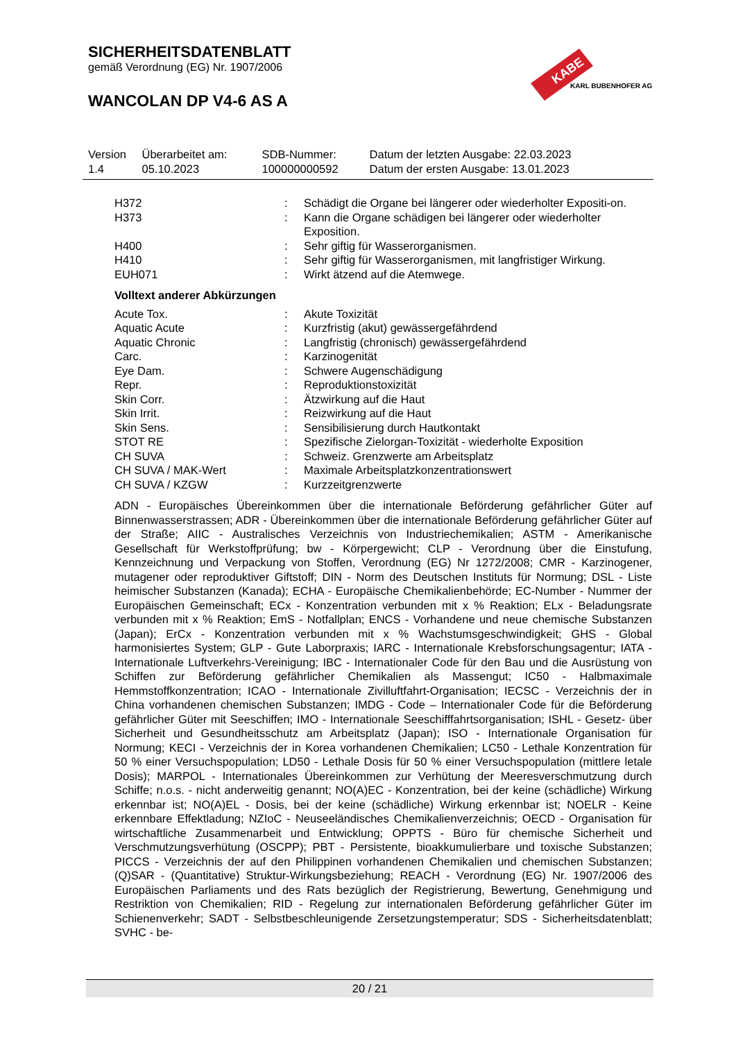SICHERHEITSDATENBLATT
gemäß Verordnung (EG) Nr. 1907/2006
WANCOLAN DP V4-6 AS A
KABE
KARL BUBENHOFER AG
| Version 1.4 | Überarbeitet am: 05.10.2023 | SDB-Nummer: 100000000592 | Datum der letzten Ausgabe: 22.03.2023 Datum der ersten Ausgabe: 13.01.2023 |
| H372 | : | Schädigt die Organe bei längerer oder wiederholter Expositi-on. |
| H373 | : | Kann die Organe schädigen bei längerer oder wiederholter Exposition. |
| H400 | : | Sehr giftig für Wasserorganismen. |
| H410 | : | Sehr giftig für Wasserorganismen, mit langfristiger Wirkung. |
| EUH071 | : | Wirkt ätzend auf die Atemwege. |
Volltext anderer Abkürzungen
| Acute Tox. | : | Akute Toxizität |
| Aquatic Acute | : | Kurzfristig (akut) gewässergefährdend |
| Aquatic Chronic | : | Langfristig (chronisch) gewässergefährdend |
| Carc. | : | Karzinogenität |
| Eye Dam. | : | Schwere Augenschädigung |
| Repr. | : | Reproduktionstoxizität |
| Skin Corr. | : | Ätzwirkung auf die Haut |
| Skin Irrit. | : | Reizwirkung auf die Haut |
| Skin Sens. | : | Sensibilisierung durch Hautkontakt |
| STOT RE | : | Spezifische Zielorgan-Toxizität - wiederholte Exposition |
| CH SUVA | : | Schweiz. Grenzwerte am Arbeitsplatz |
| CH SUVA / MAK-Wert | : | Maximale Arbeitsplatzkonzentrationswert |
| CH SUVA / KZGW | : | Kurzzeitgrenzwerte |
ADN - Europäisches Übereinkommen über die internationale Beförderung gefährlicher Güter auf Binnenwasserstrassen; ADR - Übereinkommen über die internationale Beförderung gefährlicher Güter auf der Straße; AIIC - Australisches Verzeichnis von Industriechemikalien; ASTM - Amerikanische Gesellschaft für Werkstoffprüfung; bw - Körpergewicht; CLP - Verordnung über die Einstufung, Kennzeichnung und Verpackung von Stoffen, Verordnung (EG) Nr 1272/2008; CMR - Karzinogener, mutagener oder reproduktiver Giftstoff; DIN - Norm des Deutschen Instituts für Normung; DSL - Liste heimischer Substanzen (Kanada); ECHA - Europäische Chemikalienbehörde; EC-Number - Nummer der Europäischen Gemeinschaft; ECx - Konzentration verbunden mit x % Reaktion; ELx - Beladungsrate verbunden mit x % Reaktion; EmS - Notfallplan; ENCS - Vorhandene und neue chemische Substanzen (Japan); ErCx - Konzentration verbunden mit x % Wachstumsgeschwindigkeit; GHS - Global harmonisiertes System; GLP - Gute Laborpraxis; IARC - Internationale Krebsforschungsagentur; IATA - Internationale Luftverkehrs-Vereinigung; IBC - Internationaler Code für den Bau und die Ausrüstung von Schiffen zur Beförderung gefährlicher Chemikalien als Massengut; IC50 - Halbmaximale Hemmstoffkonzentration; ICAO - Internationale Zivilluftfahrt-Organisation; IECSC - Verzeichnis der in China vorhandenen chemischen Substanzen; IMDG - Code – Internationaler Code für die Beförderung gefährlicher Güter mit Seeschiffen; IMO - Internationale Seeschifffahrtsorganisation; ISHL - Gesetz- über Sicherheit und Gesundheitsschutz am Arbeitsplatz (Japan); ISO - Internationale Organisation für Normung; KECI - Verzeichnis der in Korea vorhandenen Chemikalien; LC50 - Lethale Konzentration für 50 % einer Versuchspopulation; LD50 - Lethale Dosis für 50 % einer Versuchspopulation (mittlere letale Dosis); MARPOL - Internationales Übereinkommen zur Verhütung der Meeresverschmutzung durch Schiffe; n.o.s. - nicht anderweitig genannt; NO(A)EC - Konzentration, bei der keine (schädliche) Wirkung erkennbar ist; NO(A)EL - Dosis, bei der keine (schädliche) Wirkung erkennbar ist; NOELR - Keine erkennbare Effektladung; NZIoC - Neuseeländisches Chemikalienverzeichnis; OECD - Organisation für wirtschaftliche Zusammenarbeit und Entwicklung; OPPTS - Büro für chemische Sicherheit und Verschmutzungsverhütung (OSCPP); PBT - Persistente, bioakkumulierbare und toxische Substanzen; PICCS - Verzeichnis der auf den Philippinen vorhandenen Chemikalien und chemischen Substanzen; (Q)SAR - (Quantitative) Struktur-Wirkungsbeziehung; REACH - Verordnung (EG) Nr. 1907/2006 des Europäischen Parliaments und des Rats bezüglich der Registrierung, Bewertung, Genehmigung und Restriktion von Chemikalien; RID - Regelung zur internationalen Beförderung gefährlicher Güter im Schienenverkehr; SADT - Selbstbeschleunigende Zersetzungstemperatur; SDS - Sicherheitsdatenblatt; SVHC - be-
20 / 21